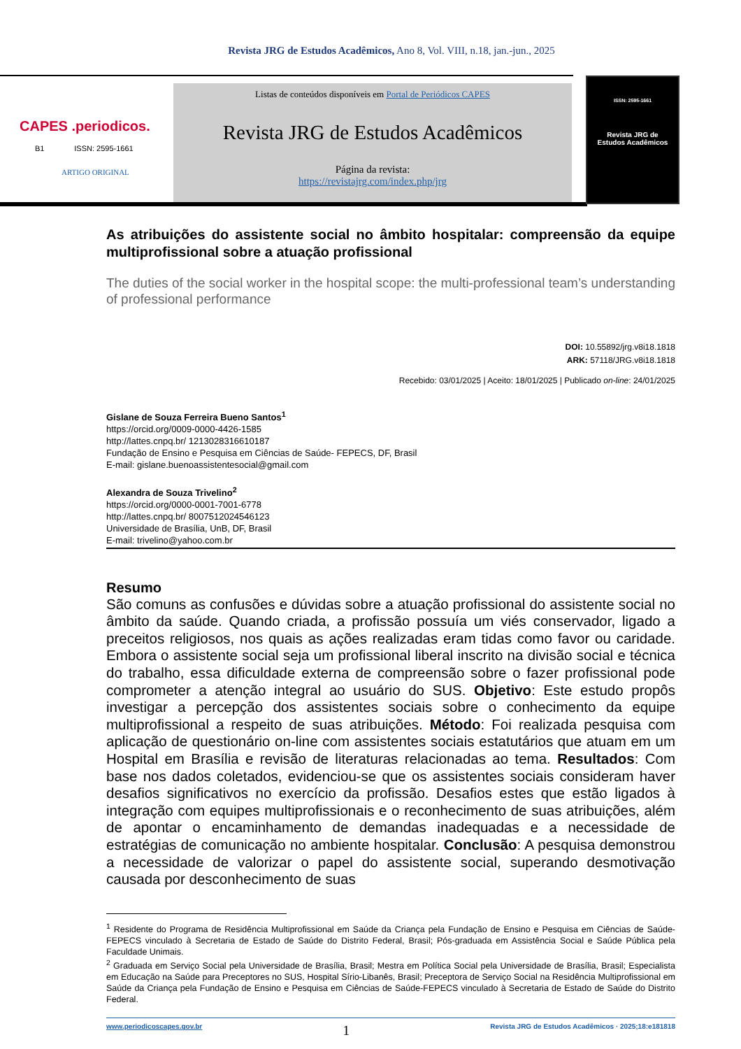Revista JRG de Estudos Acadêmicos, Ano 8, Vol. VIII, n.18, jan.-jun., 2025
CAPES .periodicos.
B1 ISSN: 2595-1661
ARTIGO ORIGINAL
Listas de conteúdos disponíveis em Portal de Periódicos CAPES
Revista JRG de Estudos Acadêmicos
Página da revista:
https://revistajrg.com/index.php/jrg
ISSN: 2595-1661
Revista JRG de
Estudos Acadêmicos
As atribuições do assistente social no âmbito hospitalar: compreensão da equipe multiprofissional sobre a atuação profissional
The duties of the social worker in the hospital scope: the multi-professional team’s understanding of professional performance
DOI: 10.55892/jrg.v8i18.1818
ARK: 57118/JRG.v8i18.1818
Recebido: 03/01/2025 | Aceito: 18/01/2025 | Publicado on-line: 24/01/2025
Gislane de Souza Ferreira Bueno Santos<sup>1</sup>
https://orcid.org/0009-0000-4426-1585
http://lattes.cnpq.br/ 1213028316610187
Fundação de Ensino e Pesquisa em Ciências de Saúde- FEPECS, DF, Brasil
E-mail: gislane.buenoassistentesocial@gmail.com
Alexandra de Souza Trivelino<sup>2</sup>
https://orcid.org/0000-0001-7001-6778
http://lattes.cnpq.br/ 8007512024546123
Universidade de Brasília, UnB, DF, Brasil
E-mail: trivelino@yahoo.com.br
Resumo
São comuns as confusões e dúvidas sobre a atuação profissional do assistente social no âmbito da saúde. Quando criada, a profissão possuía um viés conservador, ligado a preceitos religiosos, nos quais as ações realizadas eram tidas como favor ou caridade. Embora o assistente social seja um profissional liberal inscrito na divisão social e técnica do trabalho, essa dificuldade externa de compreensão sobre o fazer profissional pode comprometer a atenção integral ao usuário do SUS. Objetivo: Este estudo propôs investigar a percepção dos assistentes sociais sobre o conhecimento da equipe multiprofissional a respeito de suas atribuições. Método: Foi realizada pesquisa com aplicação de questionário on-line com assistentes sociais estatutários que atuam em um Hospital em Brasília e revisão de literaturas relacionadas ao tema. Resultados: Com base nos dados coletados, evidenciou-se que os assistentes sociais consideram haver desafios significativos no exercício da profissão. Desafios estes que estão ligados à integração com equipes multiprofissionais e o reconhecimento de suas atribuições, além de apontar o encaminhamento de demandas inadequadas e a necessidade de estratégias de comunicação no ambiente hospitalar. Conclusão: A pesquisa demonstrou a necessidade de valorizar o papel do assistente social, superando desmotivação causada por desconhecimento de suas
<sup>1</sup> Residente do Programa de Residência Multiprofissional em Saúde da Criança pela Fundação de Ensino e Pesquisa em Ciências de Saúde-FEPECS vinculado à Secretaria de Estado de Saúde do Distrito Federal, Brasil; Pós-graduada em Assistência Social e Saúde Pública pela Faculdade Unimais.
<sup>2</sup> Graduada em Serviço Social pela Universidade de Brasília, Brasil; Mestra em Política Social pela Universidade de Brasília, Brasil; Especialista em Educação na Saúde para Preceptores no SUS, Hospital Sírio-Libanês, Brasil; Preceptora de Serviço Social na Residência Multiprofissional em Saúde da Criança pela Fundação de Ensino e Pesquisa em Ciências de Saúde-FEPECS vinculado à Secretaria de Estado de Saúde do Distrito Federal.
www.periodicoscapes.gov.br 1 Revista JRG de Estudos Acadêmicos · 2025;18:e181818